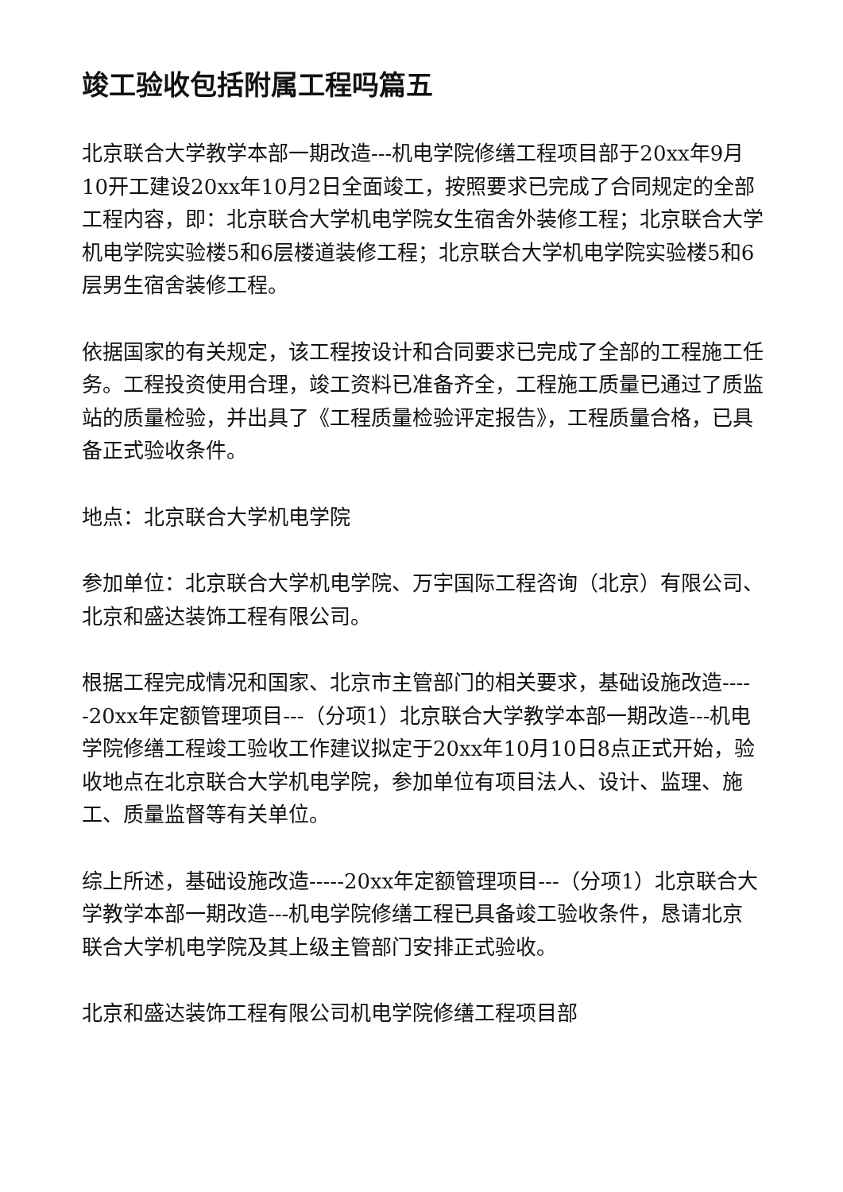竣工验收包括附属工程吗篇五
北京联合大学教学本部一期改造---机电学院修缮工程项目部于20xx年9月10开工建设20xx年10月2日全面竣工，按照要求已完成了合同规定的全部工程内容，即：北京联合大学机电学院女生宿舍外装修工程；北京联合大学机电学院实验楼5和6层楼道装修工程；北京联合大学机电学院实验楼5和6层男生宿舍装修工程。
依据国家的有关规定，该工程按设计和合同要求已完成了全部的工程施工任务。工程投资使用合理，竣工资料已准备齐全，工程施工质量已通过了质监站的质量检验，并出具了《工程质量检验评定报告》，工程质量合格，已具备正式验收条件。
地点：北京联合大学机电学院
参加单位：北京联合大学机电学院、万宇国际工程咨询（北京）有限公司、北京和盛达装饰工程有限公司。
根据工程完成情况和国家、北京市主管部门的相关要求，基础设施改造-----20xx年定额管理项目---（分项1）北京联合大学教学本部一期改造---机电学院修缮工程竣工验收工作建议拟定于20xx年10月10日8点正式开始，验收地点在北京联合大学机电学院，参加单位有项目法人、设计、监理、施工、质量监督等有关单位。
综上所述，基础设施改造-----20xx年定额管理项目---（分项1）北京联合大学教学本部一期改造---机电学院修缮工程已具备竣工验收条件，恳请北京联合大学机电学院及其上级主管部门安排正式验收。
北京和盛达装饰工程有限公司机电学院修缮工程项目部